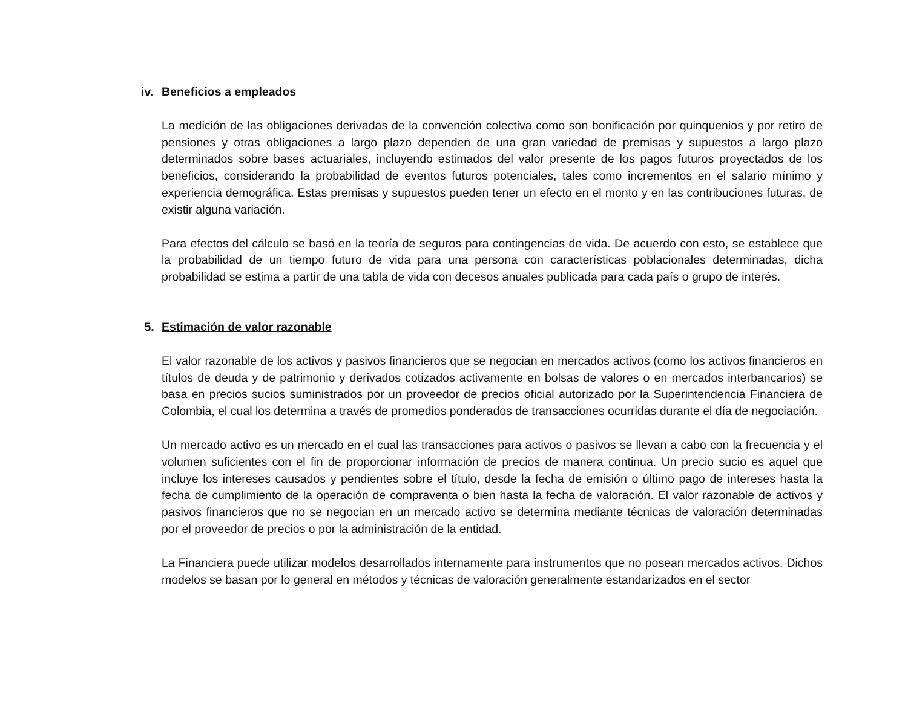iv. Beneficios a empleados
La medición de las obligaciones derivadas de la convención colectiva como son bonificación por quinquenios y por retiro de pensiones y otras obligaciones a largo plazo dependen de una gran variedad de premisas y supuestos a largo plazo determinados sobre bases actuariales, incluyendo estimados del valor presente de los pagos futuros proyectados de los beneficios, considerando la probabilidad de eventos futuros potenciales, tales como incrementos en el salario mínimo y experiencia demográfica. Estas premisas y supuestos pueden tener un efecto en el monto y en las contribuciones futuras, de existir alguna variación.
Para efectos del cálculo se basó en la teoría de seguros para contingencias de vida. De acuerdo con esto, se establece que la probabilidad de un tiempo futuro de vida para una persona con características poblacionales determinadas, dicha probabilidad se estima a partir de una tabla de vida con decesos anuales publicada para cada país o grupo de interés.
5. Estimación de valor razonable
El valor razonable de los activos y pasivos financieros que se negocian en mercados activos (como los activos financieros en títulos de deuda y de patrimonio y derivados cotizados activamente en bolsas de valores o en mercados interbancarios) se basa en precios sucios suministrados por un proveedor de precios oficial autorizado por la Superintendencia Financiera de Colombia, el cual los determina a través de promedios ponderados de transacciones ocurridas durante el día de negociación.
Un mercado activo es un mercado en el cual las transacciones para activos o pasivos se llevan a cabo con la frecuencia y el volumen suficientes con el fin de proporcionar información de precios de manera continua. Un precio sucio es aquel que incluye los intereses causados y pendientes sobre el título, desde la fecha de emisión o último pago de intereses hasta la fecha de cumplimiento de la operación de compraventa o bien hasta la fecha de valoración. El valor razonable de activos y pasivos financieros que no se negocian en un mercado activo se determina mediante técnicas de valoración determinadas por el proveedor de precios o por la administración de la entidad.
La Financiera puede utilizar modelos desarrollados internamente para instrumentos que no posean mercados activos. Dichos modelos se basan por lo general en métodos y técnicas de valoración generalmente estandarizados en el sector